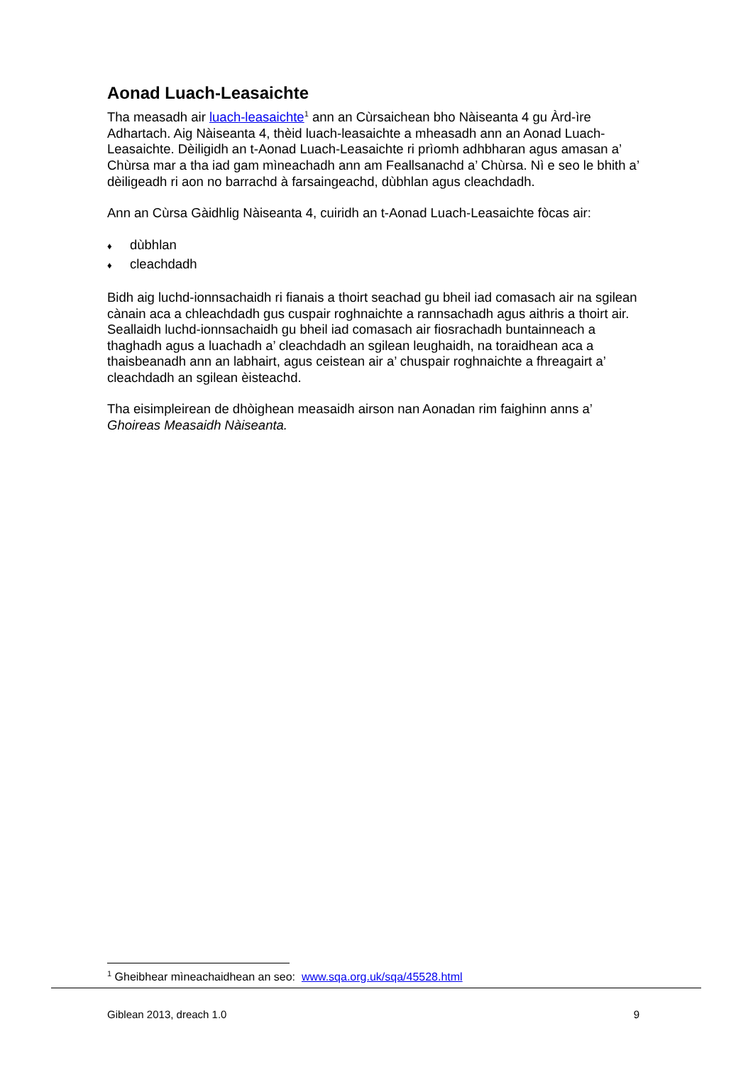Aonad Luach-Leasaichte
Tha measadh air luach-leasaichte<sup>1</sup> ann an Cùrsaichean bho Nàiseanta 4 gu Àrd-ìre Adhartach. Aig Nàiseanta 4, thèid luach-leasaichte a mheasadh ann an Aonad Luach-Leasaichte. Dèiligidh an t-Aonad Luach-Leasaichte ri prìomh adhbharan agus amasan a’ Chùrsa mar a tha iad gam mìneachadh ann am Feallsanachd a’ Chùrsa. Nì e seo le bhith a’ dèiligeadh ri aon no barrachd à farsaingeachd, dùbhlan agus cleachdadh.
Ann an Cùrsa Gàidhlig Nàiseanta 4, cuiridh an t-Aonad Luach-Leasaichte fòcas air:
♦ dùbhlan
♦ cleachdadh
Bidh aig luchd-ionnsachaidh ri fianais a thoirt seachad gu bheil iad comasach air na sgilean cànain aca a chleachdadh gus cuspair roghnaichte a rannsachadh agus aithris a thoirt air. Seallaidh luchd-ionnsachaidh gu bheil iad comasach air fiosrachadh buntainneach a thaghadh agus a luachadh a’ cleachdadh an sgilean leughaidh, na toraidhean aca a thaisbeanadh ann an labhairt, agus ceistean air a’ chuspair roghnaichte a fhreagairt a’ cleachdadh an sgilean èisteachd.
Tha eisimpleirean de dhòighean measaidh airson nan Aonadan rim faighinn anns a’ Ghoireas Measaidh Nàiseanta.
<sup>1</sup> Gheibhear mìneachaidhean an seo: www.sqa.org.uk/sqa/45528.html
Giblean 2013, dreach 1.0 9